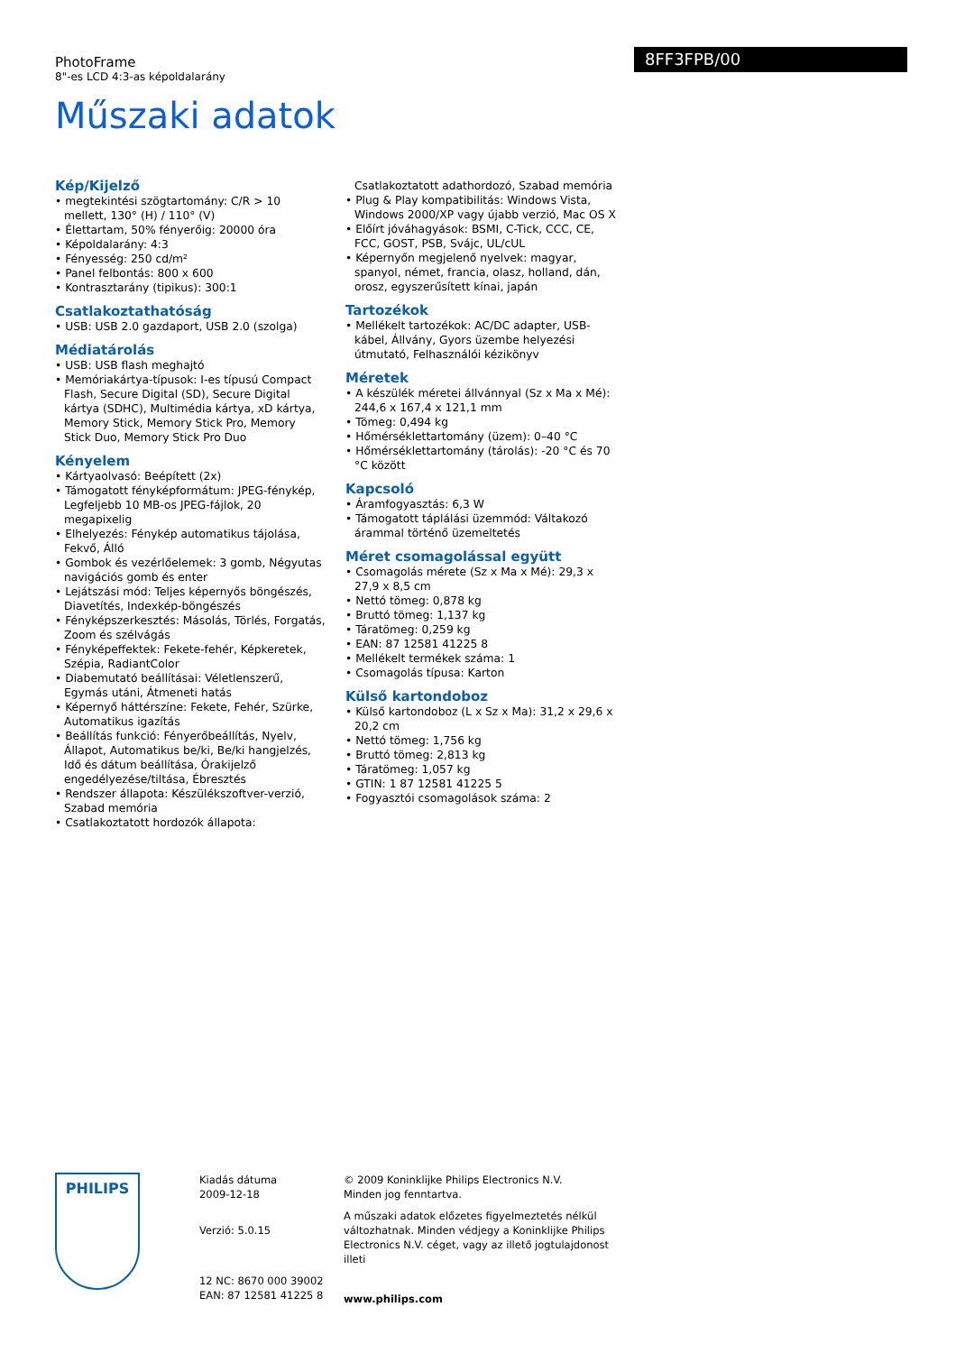PhotoFrame
8"-es LCD 4:3-as képoldalarány
8FF3FPB/00
Műszaki adatok
Kép/Kijelző
• megtekintési szögtartomány: C/R > 10 mellett, 130° (H) / 110° (V)
• Élettartam, 50% fényerőig: 20000 óra
• Képoldalarány: 4:3
• Fényesség: 250 cd/m²
• Panel felbontás: 800 x 600
• Kontrasztarány (tipikus): 300:1
Csatlakoztathatóság
• USB: USB 2.0 gazdaport, USB 2.0 (szolga)
Médiatárolás
• USB: USB flash meghajtó
• Memóriakártya-típusok: I-es típusú Compact Flash, Secure Digital (SD), Secure Digital kártya (SDHC), Multimédia kártya, xD kártya, Memory Stick, Memory Stick Pro, Memory Stick Duo, Memory Stick Pro Duo
Kényelem
• Kártyaolvasó: Beépített (2x)
• Támogatott fényképformátum: JPEG-fénykép, Legfeljebb 10 MB-os JPEG-fájlok, 20 megapixelig
• Elhelyezés: Fénykép automatikus tájolása, Fekvő, Álló
• Gombok és vezérlőelemek: 3 gomb, Négyutas navigációs gomb és enter
• Lejátszási mód: Teljes képernyős böngészés, Diavetítés, Indexkép-böngészés
• Fényképszerkesztés: Másolás, Törlés, Forgatás, Zoom és szélvágás
• Fényképeffektek: Fekete-fehér, Képkeretek, Szépia, RadiantColor
• Diabemutató beállításai: Véletlenszerű, Egymás utáni, Átmeneti hatás
• Képernyő háttérszíne: Fekete, Fehér, Szürke, Automatikus igazítás
• Beállítás funkció: Fényerőbeállítás, Nyelv, Állapot, Automatikus be/ki, Be/ki hangjelzés, Idő és dátum beállítása, Órakijelző engedélyezése/tiltása, Ébresztés
• Rendszer állapota: Készülékszoftver-verzió, Szabad memória
• Csatlakoztatott hordozók állapota:
Csatlakoztatott adathordozó, Szabad memória
• Plug & Play kompatibilitás: Windows Vista, Windows 2000/XP vagy újabb verzió, Mac OS X
• Előírt jóváhagyások: BSMI, C-Tick, CCC, CE, FCC, GOST, PSB, Svájc, UL/cUL
• Képernyőn megjelenő nyelvek: magyar, spanyol, német, francia, olasz, holland, dán, orosz, egyszerűsített kínai, japán
Tartozékok
• Mellékelt tartozékok: AC/DC adapter, USB-kábel, Állvány, Gyors üzembe helyezési útmutató, Felhasználói kézikönyv
Méretek
• A készülék méretei állvánnyal (Sz x Ma x Mé): 244,6 x 167,4 x 121,1 mm
• Tömeg: 0,494 kg
• Hőmérséklettartomány (üzem): 0–40 °C
• Hőmérséklettartomány (tárolás): -20 °C és 70 °C között
Kapcsoló
• Áramfogyasztás: 6,3 W
• Támogatott táplálási üzemmód: Váltakozó árammal történő üzemeltetés
Méret csomagolással együtt
• Csomagolás mérete (Sz x Ma x Mé): 29,3 x 27,9 x 8,5 cm
• Nettó tömeg: 0,878 kg
• Bruttó tömeg: 1,137 kg
• Táratömeg: 0,259 kg
• EAN: 87 12581 41225 8
• Mellékelt termékek száma: 1
• Csomagolás típusa: Karton
Külső kartondoboz
• Külső kartondoboz (L x Sz x Ma): 31,2 x 29,6 x 20,2 cm
• Nettó tömeg: 1,756 kg
• Bruttó tömeg: 2,813 kg
• Táratömeg: 1,057 kg
• GTIN: 1 87 12581 41225 5
• Fogyasztói csomagolások száma: 2
PHILIPS
Kiadás dátuma
2009-12-18
Verzió: 5.0.15
12 NC: 8670 000 39002
EAN: 87 12581 41225 8
© 2009 Koninklijke Philips Electronics N.V.
Minden jog fenntartva.
A műszaki adatok előzetes figyelmeztetés nélkül változhatnak. Minden védjegy a Koninklijke Philips Electronics N.V. céget, vagy az illető jogtulajdonost illeti
www.philips.com